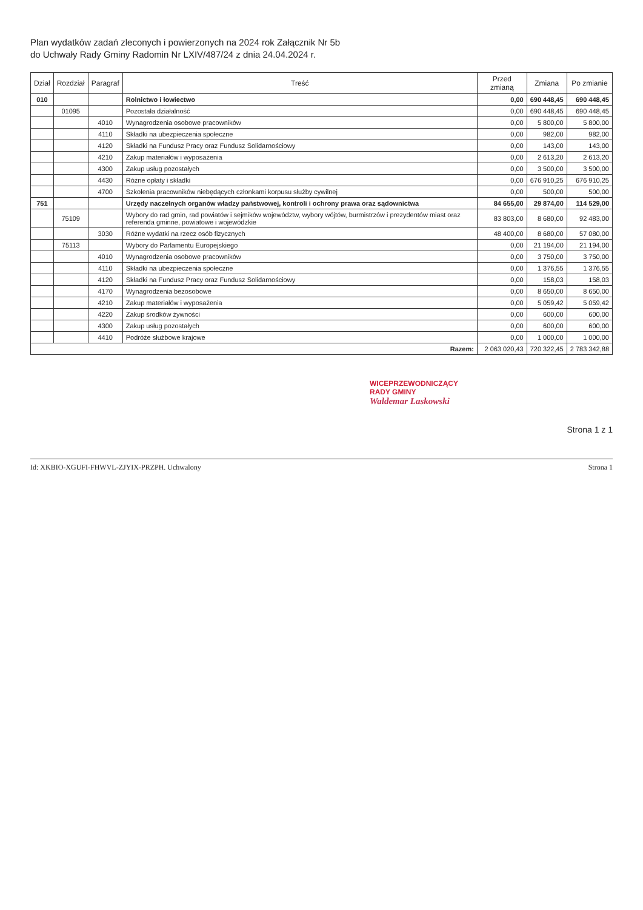Plan wydatków zadań zleconych i powierzonych na 2024 rok Załącznik Nr 5b
do Uchwały Rady Gminy Radomin Nr LXIV/487/24 z dnia 24.04.2024 r.
| Dział | Rozdział | Paragraf | Treść | Przed zmianą | Zmiana | Po zmianie |
| --- | --- | --- | --- | --- | --- | --- |
| 010 | | | Rolnictwo i łowiectwo | 0,00 | 690 448,45 | 690 448,45 |
| | 01095 | | Pozostała działalność | 0,00 | 690 448,45 | 690 448,45 |
| | | 4010 | Wynagrodzenia osobowe pracowników | 0,00 | 5 800,00 | 5 800,00 |
| | | 4110 | Składki na ubezpieczenia społeczne | 0,00 | 982,00 | 982,00 |
| | | 4120 | Składki na Fundusz Pracy oraz Fundusz Solidarnościowy | 0,00 | 143,00 | 143,00 |
| | | 4210 | Zakup materiałów i wyposażenia | 0,00 | 2 613,20 | 2 613,20 |
| | | 4300 | Zakup usług pozostałych | 0,00 | 3 500,00 | 3 500,00 |
| | | 4430 | Różne opłaty i składki | 0,00 | 676 910,25 | 676 910,25 |
| | | 4700 | Szkolenia pracowników niebędących członkami korpusu służby cywilnej | 0,00 | 500,00 | 500,00 |
| 751 | | | Urzędy naczelnych organów władzy państwowej, kontroli i ochrony prawa oraz sądownictwa | 84 655,00 | 29 874,00 | 114 529,00 |
| | 75109 | | Wybory do rad gmin, rad powiatów i sejmików województw, wybory wójtów, burmistrzów i prezydentów miast oraz referenda gminne, powiatowe i wojewódzkie | 83 803,00 | 8 680,00 | 92 483,00 |
| | | 3030 | Różne wydatki na rzecz osób fizycznych | 48 400,00 | 8 680,00 | 57 080,00 |
| | 75113 | | Wybory do Parlamentu Europejskiego | 0,00 | 21 194,00 | 21 194,00 |
| | | 4010 | Wynagrodzenia osobowe pracowników | 0,00 | 3 750,00 | 3 750,00 |
| | | 4110 | Składki na ubezpieczenia społeczne | 0,00 | 1 376,55 | 1 376,55 |
| | | 4120 | Składki na Fundusz Pracy oraz Fundusz Solidarnościowy | 0,00 | 158,03 | 158,03 |
| | | 4170 | Wynagrodzenia bezosobowe | 0,00 | 8 650,00 | 8 650,00 |
| | | 4210 | Zakup materiałów i wyposażenia | 0,00 | 5 059,42 | 5 059,42 |
| | | 4220 | Zakup środków żywności | 0,00 | 600,00 | 600,00 |
| | | 4300 | Zakup usług pozostałych | 0,00 | 600,00 | 600,00 |
| | | 4410 | Podróże służbowe krajowe | 0,00 | 1 000,00 | 1 000,00 |
| Razem: | | | | 2 063 020,43 | 720 322,45 | 2 783 342,88 |
WICEPRZEWODNICZĄCY
RADY GMINY
Waldemar Laskowski
Strona 1 z 1
Id: XKBIO-XGUFI-FHWVL-ZJYIX-PRZPH. Uchwalony Strona 1